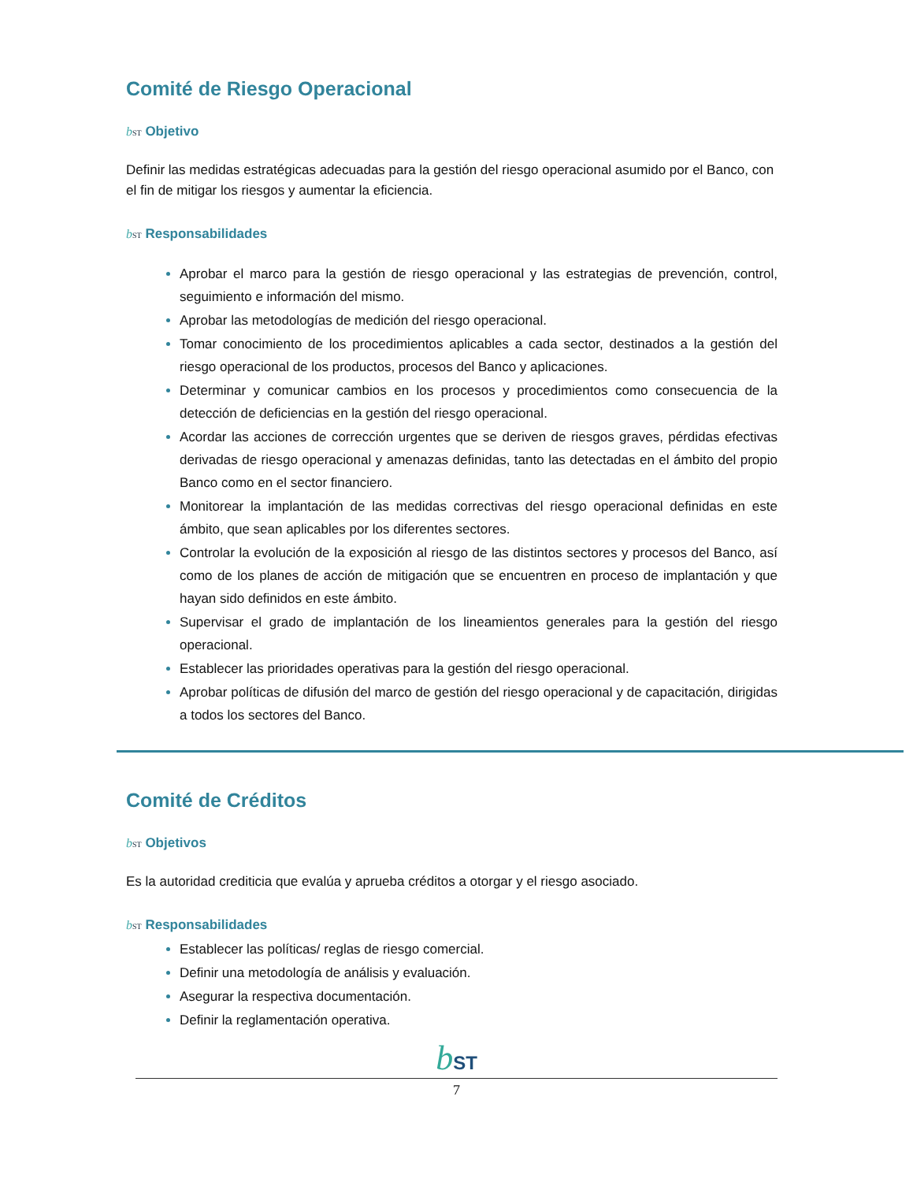Comité de Riesgo Operacional
bST Objetivo
Definir las medidas estratégicas adecuadas para la gestión del riesgo operacional asumido por el Banco, con el fin de mitigar los riesgos y aumentar la eficiencia.
bST Responsabilidades
Aprobar el marco para la gestión de riesgo operacional y las estrategias de prevención, control, seguimiento e información del mismo.
Aprobar las metodologías de medición del riesgo operacional.
Tomar conocimiento de los procedimientos aplicables a cada sector, destinados a la gestión del riesgo operacional de los productos, procesos del Banco y aplicaciones.
Determinar y comunicar cambios en los procesos y procedimientos como consecuencia de la detección de deficiencias en la gestión del riesgo operacional.
Acordar las acciones de corrección urgentes que se deriven de riesgos graves, pérdidas efectivas derivadas de riesgo operacional y amenazas definidas, tanto las detectadas en el ámbito del propio Banco como en el sector financiero.
Monitorear la implantación de las medidas correctivas del riesgo operacional definidas en este ámbito, que sean aplicables por los diferentes sectores.
Controlar la evolución de la exposición al riesgo de las distintos sectores y procesos del Banco, así como de los planes de acción de mitigación que se encuentren en proceso de implantación y que hayan sido definidos en este ámbito.
Supervisar el grado de implantación de los lineamientos generales para la gestión del riesgo operacional.
Establecer las prioridades operativas para la gestión del riesgo operacional.
Aprobar políticas de difusión del marco de gestión del riesgo operacional y de capacitación, dirigidas a todos los sectores del Banco.
Comité de Créditos
bST Objetivos
Es la autoridad crediticia que evalúa y aprueba créditos a otorgar y el riesgo asociado.
bST Responsabilidades
Establecer las políticas/ reglas de riesgo comercial.
Definir una metodología de análisis y evaluación.
Asegurar la respectiva documentación.
Definir la reglamentación operativa.
bST
7